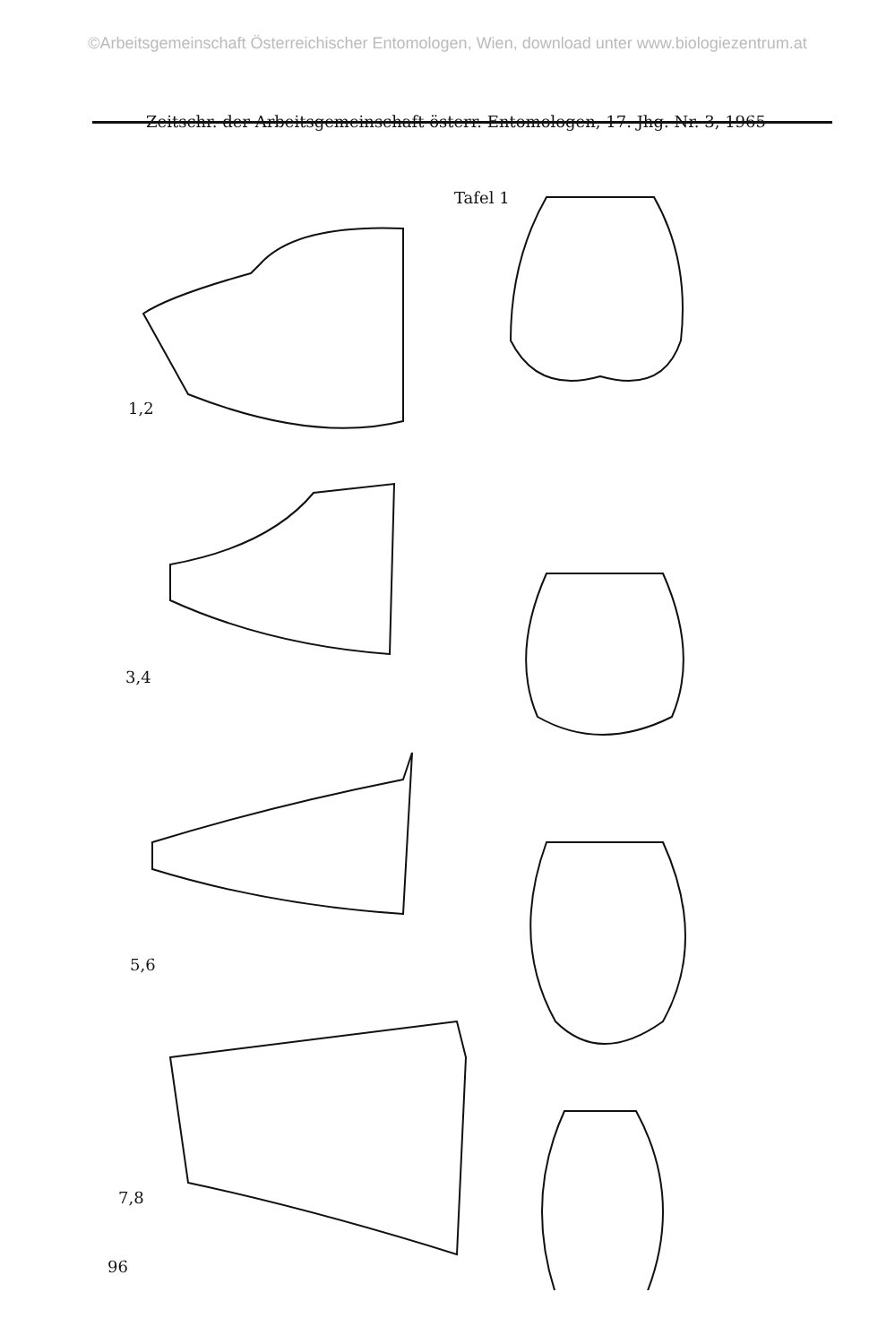©Arbeitsgemeinschaft Österreichischer Entomologen, Wien, download unter www.biologiezentrum.at
Zeitschr. der Arbeitsgemeinschaft österr. Entomologen, 17. Jhg. Nr. 3, 1965
Tafel 1
1,2
3,4
5,6
7,8
96